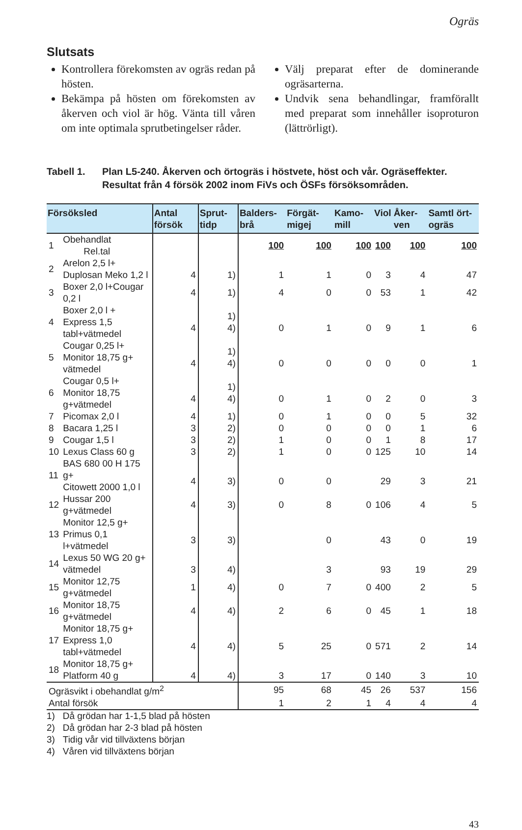Ogräs
Slutsats
Kontrollera förekomsten av ogräs redan på hösten.
Bekämpa på hösten om förekomsten av åkerven och viol är hög. Vänta till våren om inte optimala sprutbetingelser råder.
Välj preparat efter de dominerande ogräsarterna.
Undvik sena behandlingar, framförallt med preparat som innehåller isoproturon (lättrörligt).
Tabell 1. Plan L5-240. Åkerven och örtogräs i höstvete, höst och vår. Ogräseffekter. Resultat från 4 försök 2002 inom FiVs och ÖSFs försöksområden.
| Försöksled | | Antal försök | Sprut-tidp | Balders-brå | Förgät-migej | Kamo-mill | Viol | Åker-ven | Samtl ört-ogräs |
| --- | --- | --- | --- | --- | --- | --- | --- | --- | --- |
| 1 | Obehandlat Rel.tal | | | 100 | 100 | 100 | 100 | 100 | 100 |
| 2 | Arelon 2,5 l+ Duplosan Meko 1,2 l | 4 | 1) | 1 | 1 | 0 | 3 | 4 | 47 |
| 3 | Boxer 2,0 l+Cougar 0,2 l | 4 | 1) | 4 | 0 | 0 | 53 | 1 | 42 |
| 4 | Boxer 2,0 l + Express 1,5 tabl+vätmedel | 4 | 1) 4) | 0 | 1 | 0 | 9 | 1 | 6 |
| 5 | Cougar 0,25 l+ Monitor 18,75 g+ vätmedel | 4 | 1) 4) | 0 | 0 | 0 | 0 | 0 | 1 |
| 6 | Cougar 0,5 l+ Monitor 18,75 g+vätmedel | 4 | 1) 4) | 0 | 1 | 0 | 2 | 0 | 3 |
| 7 | Picomax 2,0 l | 4 | 1) | 0 | 1 | 0 | 0 | 5 | 32 |
| 8 | Bacara 1,25 l | 3 | 2) | 0 | 0 | 0 | 0 | 1 | 6 |
| 9 | Cougar 1,5 l | 3 | 2) | 1 | 0 | 0 | 1 | 8 | 17 |
| 10 | Lexus Class 60 g | 3 | 2) | 1 | 0 | 0 | 125 | 10 | 14 |
| 11 | BAS 680 00 H 175 g+ Citowett 2000 1,0 l | 4 | 3) | 0 | 0 | | 29 | 3 | 21 |
| 12 | Hussar 200 g+vätmedel | 4 | 3) | 0 | 8 | 0 | 106 | 4 | 5 |
| 13 | Monitor 12,5 g+ Primus 0,1 l+vätmedel | 3 | 3) | | 0 | | 43 | 0 | 19 |
| 14 | Lexus 50 WG 20 g+ vätmedel | 3 | 4) | | 3 | | 93 | 19 | 29 |
| 15 | Monitor 12,75 g+vätmedel | 1 | 4) | 0 | 7 | 0 | 400 | 2 | 5 |
| 16 | Monitor 18,75 g+vätmedel | 4 | 4) | 2 | 6 | 0 | 45 | 1 | 18 |
| 17 | Monitor 18,75 g+ Express 1,0 tabl+vätmedel | 4 | 4) | 5 | 25 | 0 | 571 | 2 | 14 |
| 18 | Monitor 18,75 g+ Platform 40 g | 4 | 4) | 3 | 17 | 0 | 140 | 3 | 10 |
| Ogräsvikt i obehandlat g/m<sup>2</sup> | | | | 95 | 68 | 45 | 26 | 537 | 156 |
| Antal försök | | | | 1 | 2 | 1 | 4 | 4 | 4 |
1) Då grödan har 1-1,5 blad på hösten
2) Då grödan har 2-3 blad på hösten
3) Tidig vår vid tillväxtens början
4) Våren vid tillväxtens början
43